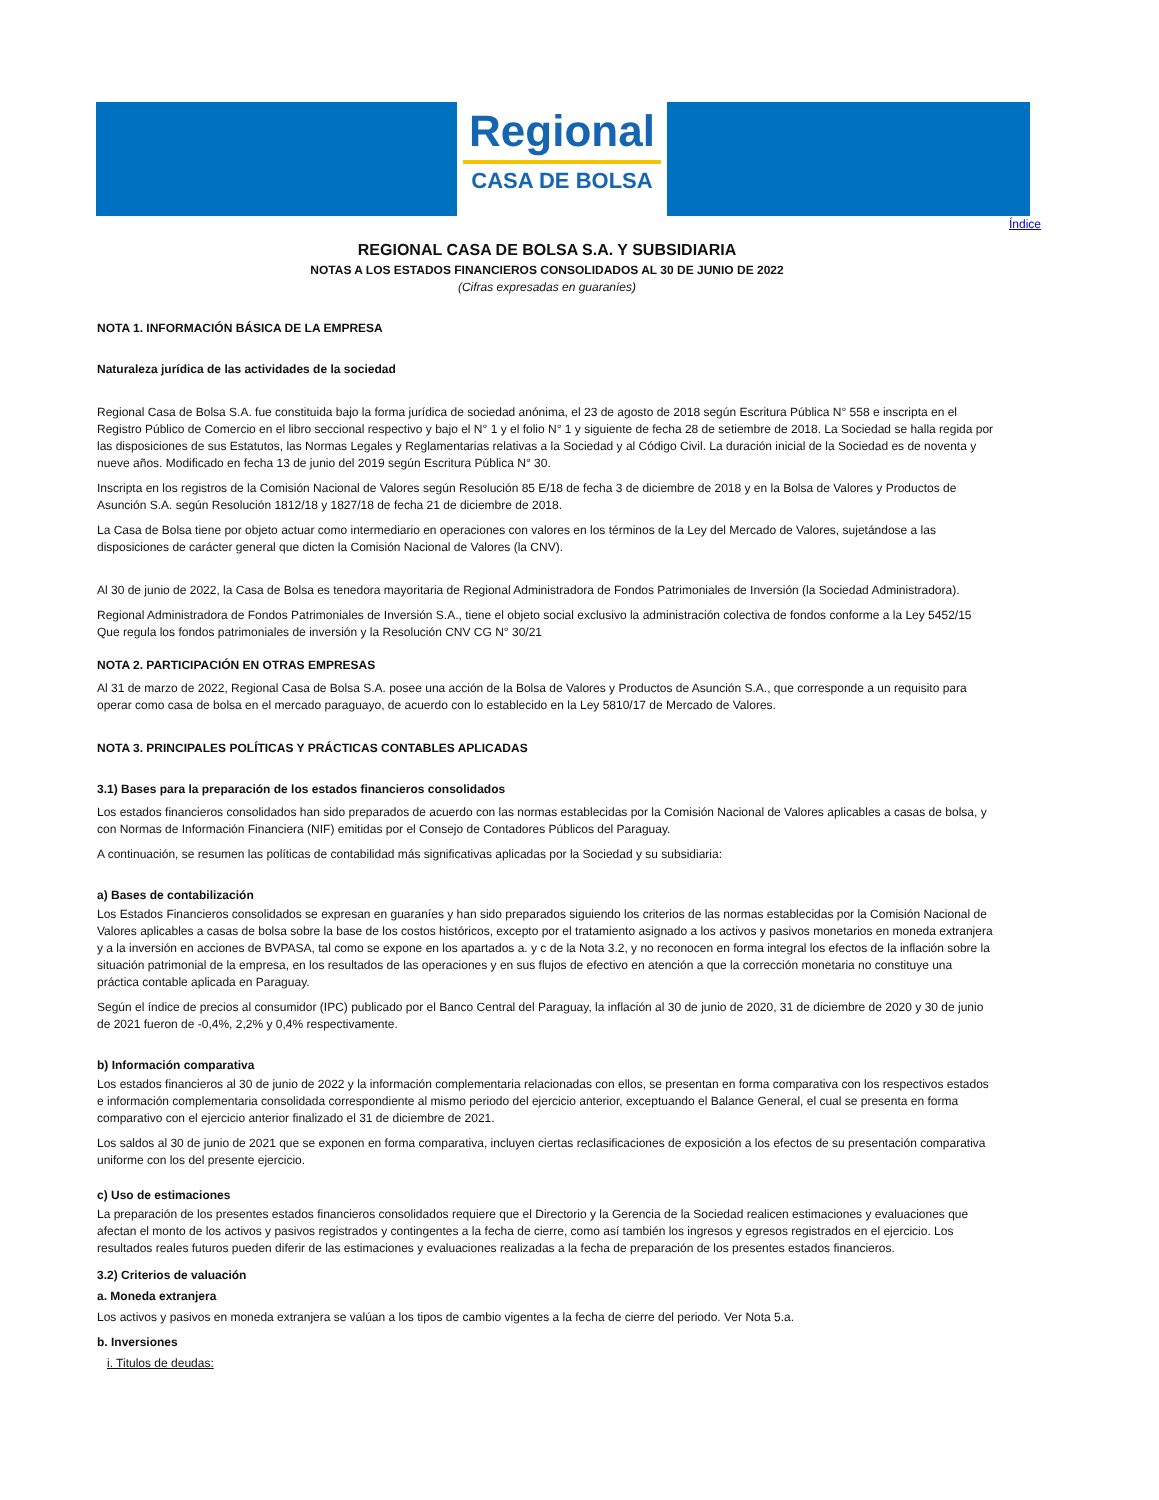Regional
CASA DE BOLSA
Índice
REGIONAL CASA DE BOLSA S.A. Y SUBSIDIARIA
NOTAS A LOS ESTADOS FINANCIEROS CONSOLIDADOS AL 30 DE JUNIO DE 2022
(Cifras expresadas en guaraníes)
NOTA 1. INFORMACIÓN BÁSICA DE LA EMPRESA
Naturaleza jurídica de las actividades de la sociedad
Regional Casa de Bolsa S.A. fue constituida bajo la forma jurídica de sociedad anónima, el 23 de agosto de 2018 según Escritura Pública N° 558 e inscripta en el Registro Público de Comercio en el libro seccional respectivo y bajo el N° 1 y el folio N° 1 y siguiente de fecha 28 de setiembre de 2018. La Sociedad se halla regida por las disposiciones de sus Estatutos, las Normas Legales y Reglamentarias relativas a la Sociedad y al Código Civil. La duración inicial de la Sociedad es de noventa y nueve años. Modificado en fecha 13 de junio del 2019 según Escritura Pública N° 30.
Inscripta en los registros de la Comisión Nacional de Valores según Resolución 85 E/18 de fecha 3 de diciembre de 2018 y en la Bolsa de Valores y Productos de Asunción S.A. según Resolución 1812/18 y 1827/18 de fecha 21 de diciembre de 2018.
La Casa de Bolsa tiene por objeto actuar como intermediario en operaciones con valores en los términos de la Ley del Mercado de Valores, sujetándose a las disposiciones de carácter general que dicten la Comisión Nacional de Valores (la CNV).
Al 30 de junio de 2022, la Casa de Bolsa es tenedora mayoritaria de Regional Administradora de Fondos Patrimoniales de Inversión (la Sociedad Administradora).
Regional Administradora de Fondos Patrimoniales de Inversión S.A., tiene el objeto social exclusivo la administración colectiva de fondos conforme a la Ley 5452/15 Que regula los fondos patrimoniales de inversión y la Resolución CNV CG N° 30/21
NOTA 2. PARTICIPACIÓN EN OTRAS EMPRESAS
Al 31 de marzo de 2022, Regional Casa de Bolsa S.A. posee una acción de la Bolsa de Valores y Productos de Asunción S.A., que corresponde a un requisito para operar como casa de bolsa en el mercado paraguayo, de acuerdo con lo establecido en la Ley 5810/17 de Mercado de Valores.
NOTA 3. PRINCIPALES POLÍTICAS Y PRÁCTICAS CONTABLES APLICADAS
3.1) Bases para la preparación de los estados financieros consolidados
Los estados financieros consolidados han sido preparados de acuerdo con las normas establecidas por la Comisión Nacional de Valores aplicables a casas de bolsa, y con Normas de Información Financiera (NIF) emitidas por el Consejo de Contadores Públicos del Paraguay.
A continuación, se resumen las políticas de contabilidad más significativas aplicadas por la Sociedad y su subsidiaria:
a) Bases de contabilización
Los Estados Financieros consolidados se expresan en guaraníes y han sido preparados siguiendo los criterios de las normas establecidas por la Comisión Nacional de Valores aplicables a casas de bolsa sobre la base de los costos históricos, excepto por el tratamiento asignado a los activos y pasivos monetarios en moneda extranjera y a la inversión en acciones de BVPASA, tal como se expone en los apartados a. y c de la Nota 3.2, y no reconocen en forma integral los efectos de la inflación sobre la situación patrimonial de la empresa, en los resultados de las operaciones y en sus flujos de efectivo en atención a que la corrección monetaria no constituye una práctica contable aplicada en Paraguay.
Según el índice de precios al consumidor (IPC) publicado por el Banco Central del Paraguay, la inflación al 30 de junio de 2020, 31 de diciembre de 2020 y 30 de junio de 2021 fueron de -0,4%, 2,2% y 0,4% respectivamente.
b) Información comparativa
Los estados financieros al 30 de junio de 2022 y la información complementaria relacionadas con ellos, se presentan en forma comparativa con los respectivos estados e información complementaria consolidada correspondiente al mismo periodo del ejercicio anterior, exceptuando el Balance General, el cual se presenta en forma comparativo con el ejercicio anterior finalizado el 31 de diciembre de 2021.
Los saldos al 30 de junio de 2021 que se exponen en forma comparativa, incluyen ciertas reclasificaciones de exposición a los efectos de su presentación comparativa uniforme con los del presente ejercicio.
c) Uso de estimaciones
La preparación de los presentes estados financieros consolidados requiere que el Directorio y la Gerencia de la Sociedad realicen estimaciones y evaluaciones que afectan el monto de los activos y pasivos registrados y contingentes a la fecha de cierre, como así también los ingresos y egresos registrados en el ejercicio. Los resultados reales futuros pueden diferir de las estimaciones y evaluaciones realizadas a la fecha de preparación de los presentes estados financieros.
3.2) Criterios de valuación
a. Moneda extranjera
Los activos y pasivos en moneda extranjera se valúan a los tipos de cambio vigentes a la fecha de cierre del periodo. Ver Nota 5.a.
b. Inversiones
i. Titulos de deudas: